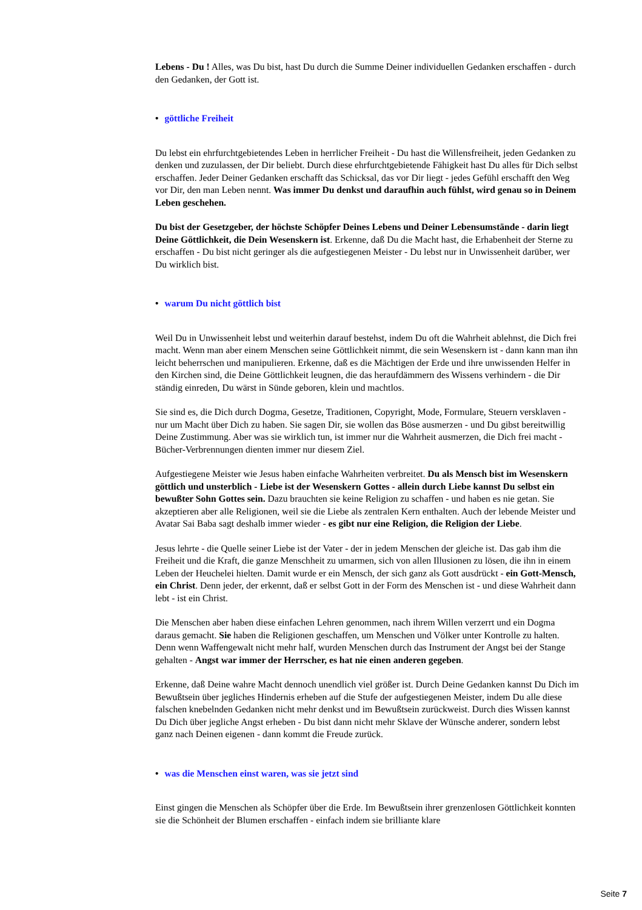Lebens - Du ! Alles, was Du bist, hast Du durch die Summe Deiner individuellen Gedanken erschaffen - durch den Gedanken, der Gott ist.
• göttliche Freiheit
Du lebst ein ehrfurchtgebietendes Leben in herrlicher Freiheit - Du hast die Willensfreiheit, jeden Gedanken zu denken und zuzulassen, der Dir beliebt. Durch diese ehrfurchtgebietende Fähigkeit hast Du alles für Dich selbst erschaffen. Jeder Deiner Gedanken erschafft das Schicksal, das vor Dir liegt - jedes Gefühl erschafft den Weg vor Dir, den man Leben nennt. Was immer Du denkst und daraufhin auch fühlst, wird genau so in Deinem Leben geschehen.
Du bist der Gesetzgeber, der höchste Schöpfer Deines Lebens und Deiner Lebensumstände - darin liegt Deine Göttlichkeit, die Dein Wesenskern ist. Erkenne, daß Du die Macht hast, die Erhabenheit der Sterne zu erschaffen - Du bist nicht geringer als die aufgestiegenen Meister - Du lebst nur in Unwissenheit darüber, wer Du wirklich bist.
• warum Du nicht göttlich bist
Weil Du in Unwissenheit lebst und weiterhin darauf bestehst, indem Du oft die Wahrheit ablehnst, die Dich frei macht. Wenn man aber einem Menschen seine Göttlichkeit nimmt, die sein Wesenskern ist - dann kann man ihn leicht beherrschen und manipulieren. Erkenne, daß es die Mächtigen der Erde und ihre unwissenden Helfer in den Kirchen sind, die Deine Göttlichkeit leugnen, die das heraufdämmern des Wissens verhindern - die Dir ständig einreden, Du wärst in Sünde geboren, klein und machtlos.
Sie sind es, die Dich durch Dogma, Gesetze, Traditionen, Copyright, Mode, Formulare, Steuern versklaven - nur um Macht über Dich zu haben. Sie sagen Dir, sie wollen das Böse ausmerzen - und Du gibst bereitwillig Deine Zustimmung. Aber was sie wirklich tun, ist immer nur die Wahrheit ausmerzen, die Dich frei macht - Bücher-Verbrennungen dienten immer nur diesem Ziel.
Aufgestiegene Meister wie Jesus haben einfache Wahrheiten verbreitet. Du als Mensch bist im Wesenskern göttlich und unsterblich - Liebe ist der Wesenskern Gottes - allein durch Liebe kannst Du selbst ein bewußter Sohn Gottes sein. Dazu brauchten sie keine Religion zu schaffen - und haben es nie getan. Sie akzeptieren aber alle Religionen, weil sie die Liebe als zentralen Kern enthalten. Auch der lebende Meister und Avatar Sai Baba sagt deshalb immer wieder - es gibt nur eine Religion, die Religion der Liebe.
Jesus lehrte - die Quelle seiner Liebe ist der Vater - der in jedem Menschen der gleiche ist. Das gab ihm die Freiheit und die Kraft, die ganze Menschheit zu umarmen, sich von allen Illusionen zu lösen, die ihn in einem Leben der Heuchelei hielten. Damit wurde er ein Mensch, der sich ganz als Gott ausdrückt - ein Gott-Mensch, ein Christ. Denn jeder, der erkennt, daß er selbst Gott in der Form des Menschen ist - und diese Wahrheit dann lebt - ist ein Christ.
Die Menschen aber haben diese einfachen Lehren genommen, nach ihrem Willen verzerrt und ein Dogma daraus gemacht. Sie haben die Religionen geschaffen, um Menschen und Völker unter Kontrolle zu halten. Denn wenn Waffengewalt nicht mehr half, wurden Menschen durch das Instrument der Angst bei der Stange gehalten - Angst war immer der Herrscher, es hat nie einen anderen gegeben.
Erkenne, daß Deine wahre Macht dennoch unendlich viel größer ist. Durch Deine Gedanken kannst Du Dich im Bewußtsein über jegliches Hindernis erheben auf die Stufe der aufgestiegenen Meister, indem Du alle diese falschen knebelnden Gedanken nicht mehr denkst und im Bewußtsein zurückweist. Durch dies Wissen kannst Du Dich über jegliche Angst erheben - Du bist dann nicht mehr Sklave der Wünsche anderer, sondern lebst ganz nach Deinen eigenen - dann kommt die Freude zurück.
• was die Menschen einst waren, was sie jetzt sind
Einst gingen die Menschen als Schöpfer über die Erde. Im Bewußtsein ihrer grenzenlosen Göttlichkeit konnten sie die Schönheit der Blumen erschaffen - einfach indem sie brilliante klare
Seite 7